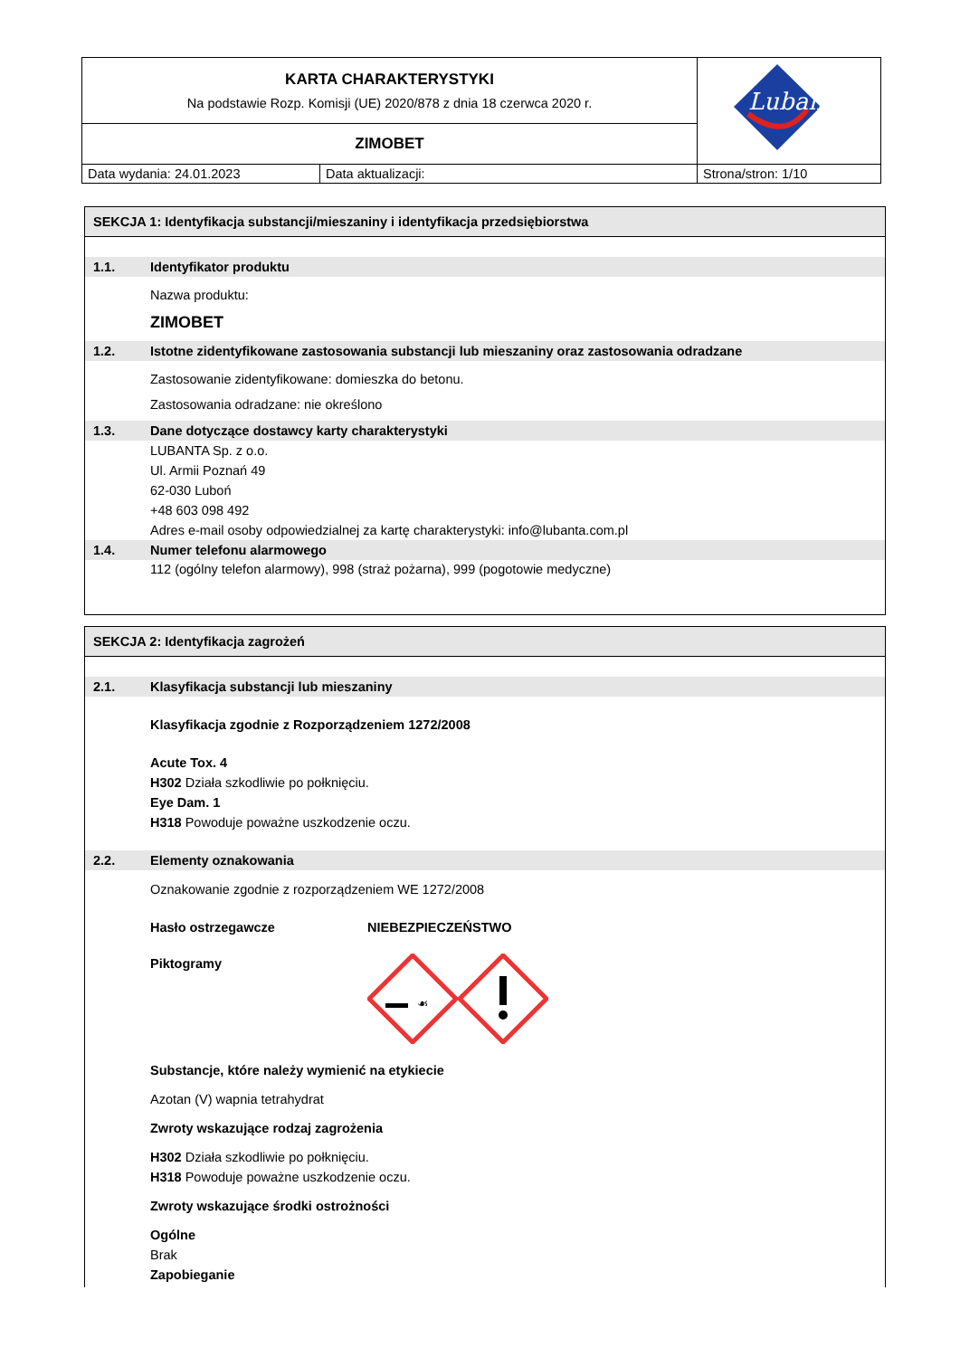| KARTA CHARAKTERYSTYKI Na podstawie Rozp. Komisji (UE) 2020/878 z dnia 18 czerwca 2020 r. | | Lubanta |
| ZIMOBET | | |
| Data wydania: 24.01.2023 | Data aktualizacji: | Strona/stron: 1/10 |
SEKCJA 1: Identyfikacja substancji/mieszaniny i identyfikacja przedsiębiorstwa
1.1. Identyfikator produktu
Nazwa produktu:
ZIMOBET
1.2. Istotne zidentyfikowane zastosowania substancji lub mieszaniny oraz zastosowania odradzane
Zastosowanie zidentyfikowane: domieszka do betonu.
Zastosowania odradzane: nie określono
1.3. Dane dotyczące dostawcy karty charakterystyki
LUBANTA Sp. z o.o.
Ul. Armii Poznań 49
62-030 Luboń
+48 603 098 492
Adres e-mail osoby odpowiedzialnej za kartę charakterystyki: info@lubanta.com.pl
1.4. Numer telefonu alarmowego
112 (ogólny telefon alarmowy), 998 (straż pożarna), 999 (pogotowie medyczne)
SEKCJA 2: Identyfikacja zagrożeń
2.1. Klasyfikacja substancji lub mieszaniny
Klasyfikacja zgodnie z Rozporządzeniem 1272/2008
Acute Tox. 4
H302 Działa szkodliwie po połknięciu.
Eye Dam. 1
H318 Powoduje poważne uszkodzenie oczu.
2.2. Elementy oznakowania
Oznakowanie zgodnie z rozporządzeniem WE 1272/2008
Hasło ostrzegawcze NIEBEZPIECZEŃSTWO
Piktogramy
☙
Substancje, które należy wymienić na etykiecie
Azotan (V) wapnia tetrahydrat
Zwroty wskazujące rodzaj zagrożenia
H302 Działa szkodliwie po połknięciu.
H318 Powoduje poważne uszkodzenie oczu.
Zwroty wskazujące środki ostrożności
Ogólne
Brak
Zapobieganie